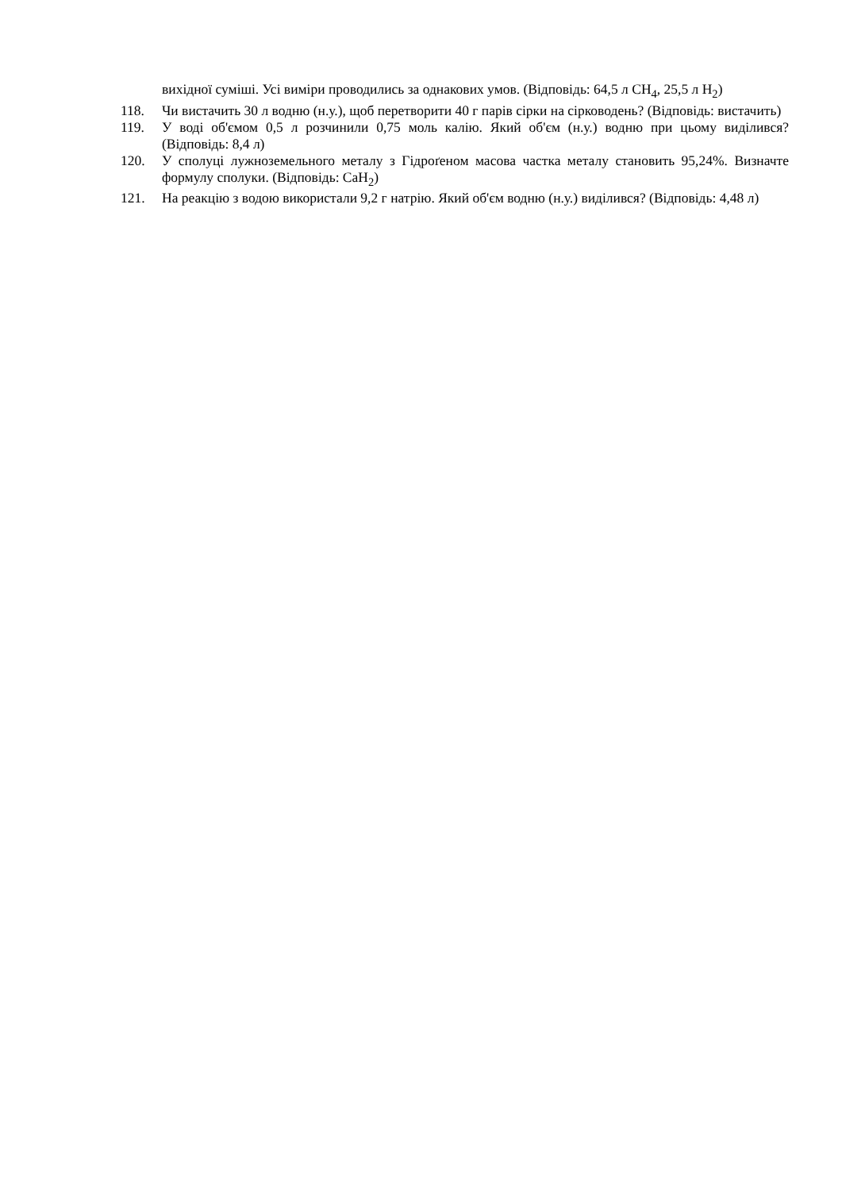вихідної суміші. Усі виміри проводились за однакових умов. (Відповідь: 64,5 л CH<sub>4</sub>, 25,5 л H<sub>2</sub>)
118. Чи вистачить 30 л водню (н.у.), щоб перетворити 40 г парів сірки на сірководень? (Відповідь: вистачить)
119. У воді об'ємом 0,5 л розчинили 0,75 моль калію. Який об'єм (н.у.) водню при цьому виділився? (Відповідь: 8,4 л)
120. У сполуці лужноземельного металу з Гідроґеном масова частка металу становить 95,24%. Визначте формулу сполуки. (Відповідь: CaH<sub>2</sub>)
121. На реакцію з водою використали 9,2 г натрію. Який об'єм водню (н.у.) виділився? (Відповідь: 4,48 л)